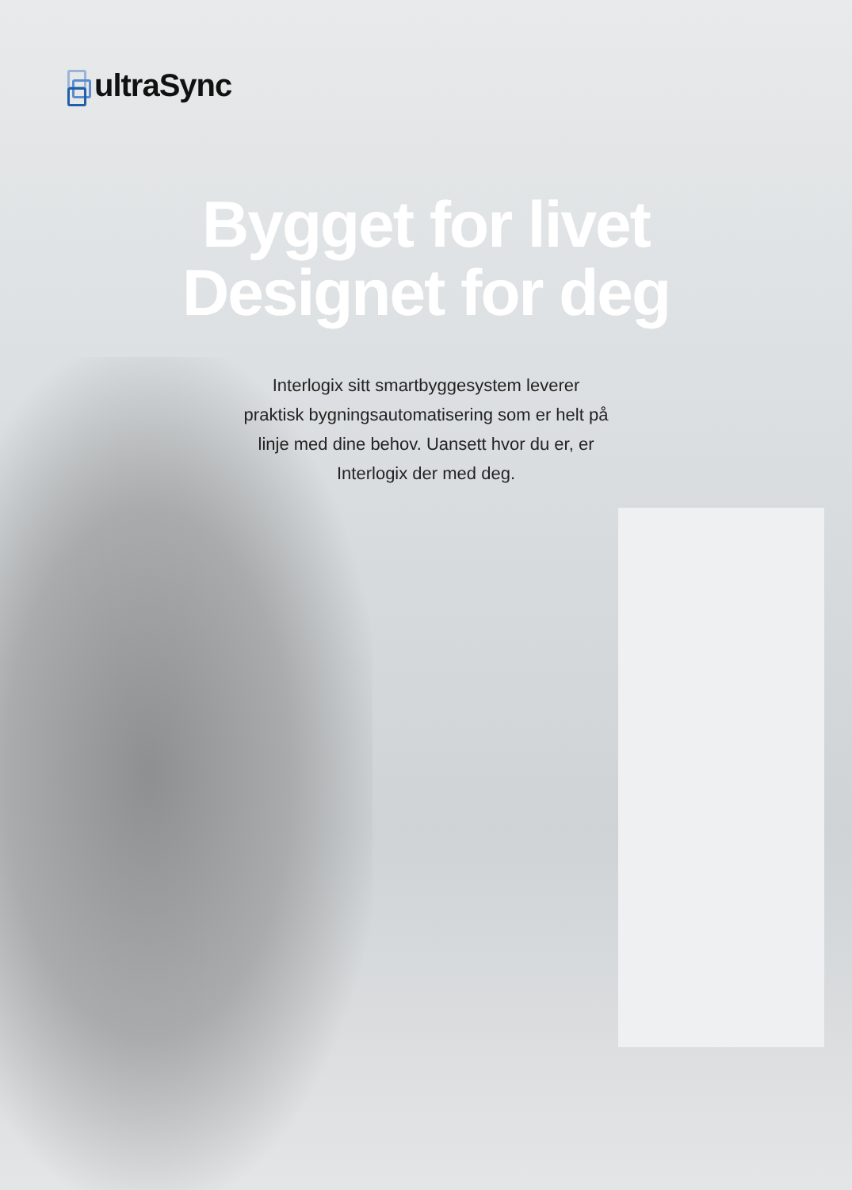ultraSync
Bygget for livet
Designet for deg
Interlogix sitt smartbyggesystem leverer praktisk bygningsautomatisering som er helt på linje med dine behov. Uansett hvor du er, er Interlogix der med deg.